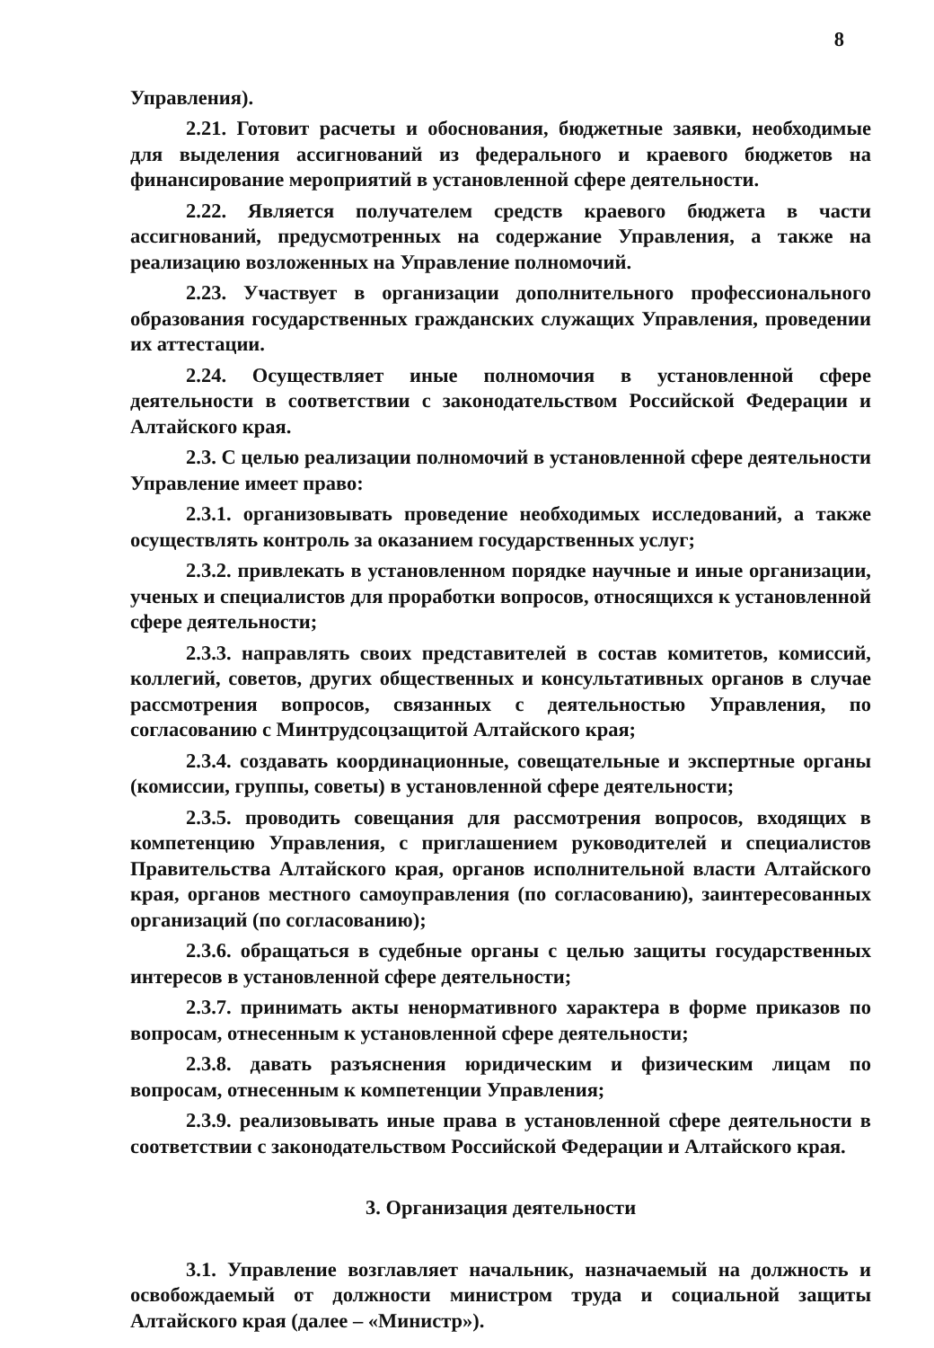8
Управления).
2.21. Готовит расчеты и обоснования, бюджетные заявки, необходимые для выделения ассигнований из федерального и краевого бюджетов на финансирование мероприятий в установленной сфере деятельности.
2.22. Является получателем средств краевого бюджета в части ассигнований, предусмотренных на содержание Управления, а также на реализацию возложенных на Управление полномочий.
2.23. Участвует в организации дополнительного профессионального образования государственных гражданских служащих Управления, проведении их аттестации.
2.24. Осуществляет иные полномочия в установленной сфере деятельности в соответствии с законодательством Российской Федерации и Алтайского края.
2.3. С целью реализации полномочий в установленной сфере деятельности Управление имеет право:
2.3.1. организовывать проведение необходимых исследований, а также осуществлять контроль за оказанием государственных услуг;
2.3.2. привлекать в установленном порядке научные и иные организации, ученых и специалистов для проработки вопросов, относящихся к установленной сфере деятельности;
2.3.3. направлять своих представителей в состав комитетов, комиссий, коллегий, советов, других общественных и консультативных органов в случае рассмотрения вопросов, связанных с деятельностью Управления, по согласованию с Минтрудсоцзащитой Алтайского края;
2.3.4. создавать координационные, совещательные и экспертные органы (комиссии, группы, советы) в установленной сфере деятельности;
2.3.5. проводить совещания для рассмотрения вопросов, входящих в компетенцию Управления, с приглашением руководителей и специалистов Правительства Алтайского края, органов исполнительной власти Алтайского края, органов местного самоуправления (по согласованию), заинтересованных организаций (по согласованию);
2.3.6. обращаться в судебные органы с целью защиты государственных интересов в установленной сфере деятельности;
2.3.7. принимать акты ненормативного характера в форме приказов по вопросам, отнесенным к установленной сфере деятельности;
2.3.8. давать разъяснения юридическим и физическим лицам по вопросам, отнесенным к компетенции Управления;
2.3.9. реализовывать иные права в установленной сфере деятельности в соответствии с законодательством Российской Федерации и Алтайского края.
3. Организация деятельности
3.1. Управление возглавляет начальник, назначаемый на должность и освобождаемый от должности министром труда и социальной защиты Алтайского края (далее – «Министр»).